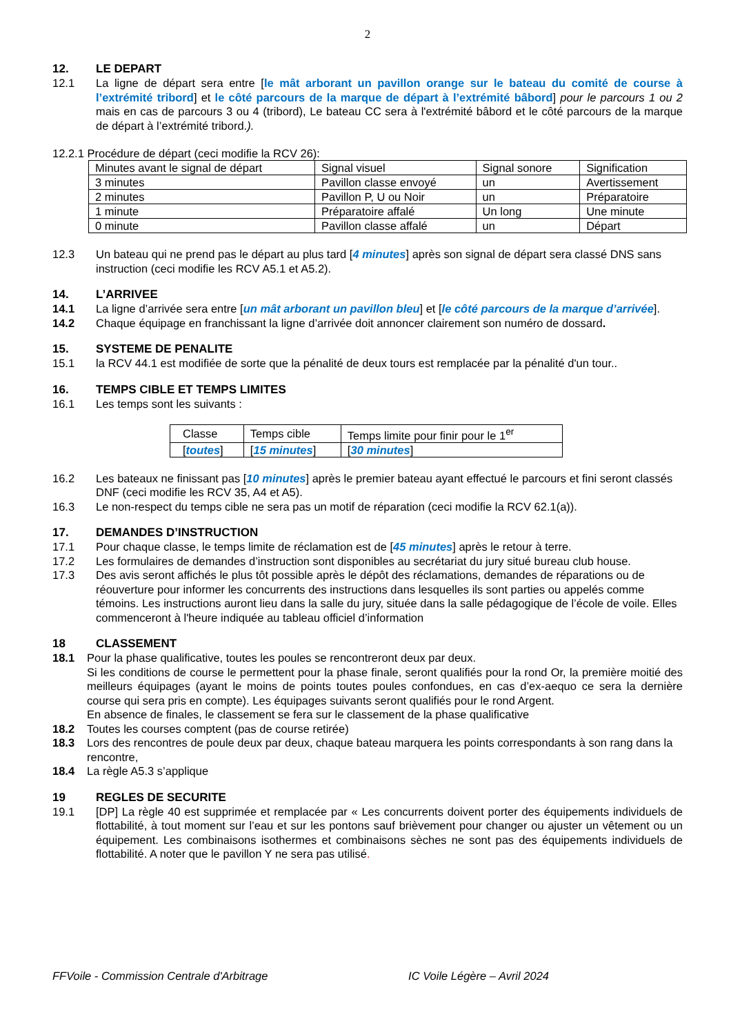2
12. LE DEPART
12.1 La ligne de départ sera entre [le mât arborant un pavillon orange sur le bateau du comité de course à l’extrémité tribord] et le côté parcours de la marque de départ à l’extrémité bâbord] pour le parcours 1 ou 2 mais en cas de parcours 3 ou 4 (tribord), Le bateau CC sera à l'extrémité bâbord et le côté parcours de la marque de départ à l’extrémité tribord.).
12.2.1 Procédure de départ (ceci modifie la RCV 26):
| Minutes avant le signal de départ | Signal visuel | Signal sonore | Signification |
| 3 minutes | Pavillon classe envoyé | un | Avertissement |
| 2 minutes | Pavillon P, U ou Noir | un | Préparatoire |
| 1 minute | Préparatoire affalé | Un long | Une minute |
| 0 minute | Pavillon classe affalé | un | Départ |
12.3 Un bateau qui ne prend pas le départ au plus tard [4 minutes] après son signal de départ sera classé DNS sans instruction (ceci modifie les RCV A5.1 et A5.2).
14. L’ARRIVEE
14.1 La ligne d’arrivée sera entre [un mât arborant un pavillon bleu] et [le côté parcours de la marque d’arrivée].
14.2 Chaque équipage en franchissant la ligne d’arrivée doit annoncer clairement son numéro de dossard.
15. SYSTEME DE PENALITE
15.1 la RCV 44.1 est modifiée de sorte que la pénalité de deux tours est remplacée par la pénalité d'un tour..
16. TEMPS CIBLE ET TEMPS LIMITES
16.1 Les temps sont les suivants :
| Classe | Temps cible | Temps limite pour finir pour le 1<sup>er</sup> |
| [ toutes ] | [ 15 minutes ] | [ 30 minutes ] |
16.2 Les bateaux ne finissant pas [10 minutes] après le premier bateau ayant effectué le parcours et fini seront classés DNF (ceci modifie les RCV 35, A4 et A5).
16.3 Le non-respect du temps cible ne sera pas un motif de réparation (ceci modifie la RCV 62.1(a)).
17. DEMANDES D’INSTRUCTION
17.1 Pour chaque classe, le temps limite de réclamation est de [45 minutes] après le retour à terre.
17.2 Les formulaires de demandes d’instruction sont disponibles au secrétariat du jury situé bureau club house.
17.3 Des avis seront affichés le plus tôt possible après le dépôt des réclamations, demandes de réparations ou de réouverture pour informer les concurrents des instructions dans lesquelles ils sont parties ou appelés comme témoins. Les instructions auront lieu dans la salle du jury, située dans la salle pédagogique de l’école de voile. Elles commenceront à l'heure indiquée au tableau officiel d’information
18 CLASSEMENT
18.1 Pour la phase qualificative, toutes les poules se rencontreront deux par deux.
Si les conditions de course le permettent pour la phase finale, seront qualifiés pour la rond Or, la première moitié des meilleurs équipages (ayant le moins de points toutes poules confondues, en cas d’ex-aequo ce sera la dernière course qui sera pris en compte). Les équipages suivants seront qualifiés pour le rond Argent.
En absence de finales, le classement se fera sur le classement de la phase qualificative
18.2 Toutes les courses comptent (pas de course retirée)
18.3 Lors des rencontres de poule deux par deux, chaque bateau marquera les points correspondants à son rang dans la rencontre,
18.4 La règle A5.3 s’applique
19 REGLES DE SECURITE
19.1 [DP] La règle 40 est supprimée et remplacée par « Les concurrents doivent porter des équipements individuels de flottabilité, à tout moment sur l’eau et sur les pontons sauf brièvement pour changer ou ajuster un vêtement ou un équipement. Les combinaisons isothermes et combinaisons sèches ne sont pas des équipements individuels de flottabilité. A noter que le pavillon Y ne sera pas utilisé.
FFVoile - Commission Centrale d'Arbitrage IC Voile Légère – Avril 2024